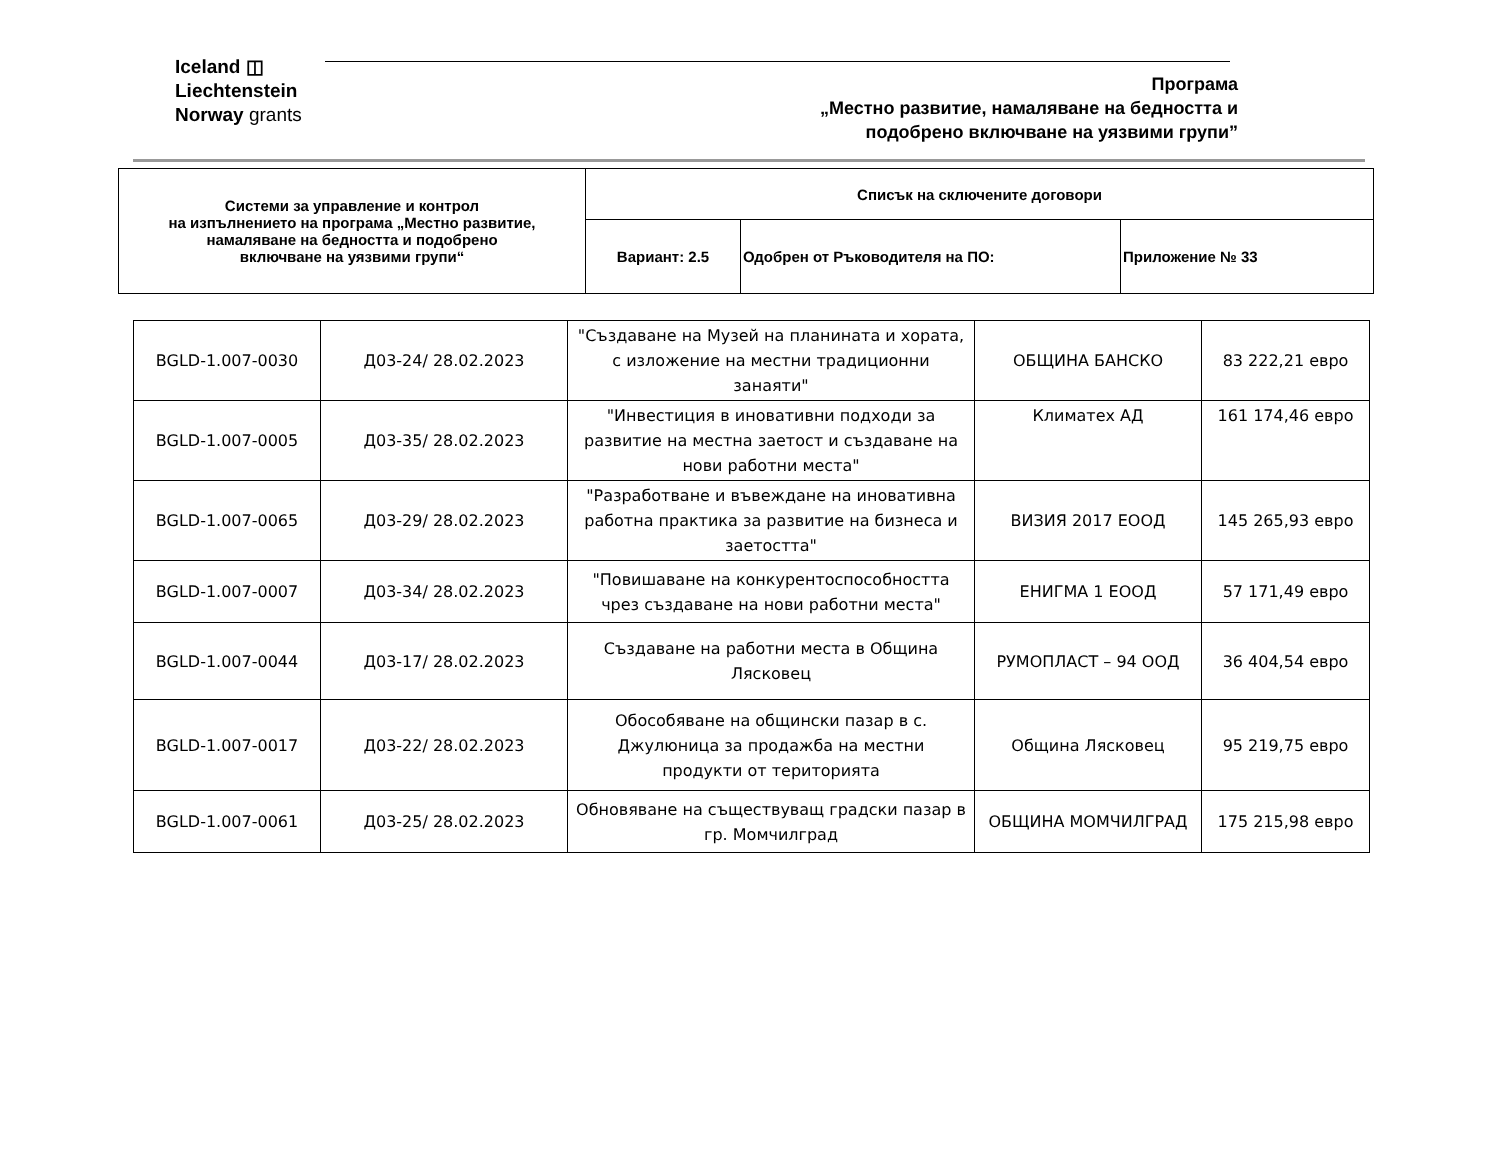Iceland ◫
Liechtenstein
Norway grants
Програма
„Местно развитие, намаляване на бедността и
подобрено включване на уязвими групи”
| Системи за управление и контрол на изпълнението на програма „Местно развитие, намаляване на бедността и подобрено включване на уязвими групи“ | Списък на сключените договори | | |
| | Вариант: 2.5 | Одобрен от Ръководителя на ПО: | Приложение № 33 |
| BGLD-1.007-0030 | Д03-24/ 28.02.2023 | "Създаване на Музей на планината и хората, с изложение на местни традиционни занаяти" | ОБЩИНА БАНСКО | 83 222,21 евро |
| BGLD-1.007-0005 | Д03-35/ 28.02.2023 | "Инвестиция в иновативни подходи за развитие на местна заетост и създаване на нови работни места" | Климатех АД | 161 174,46 евро |
| BGLD-1.007-0065 | Д03-29/ 28.02.2023 | "Разработване и въвеждане на иновативна работна практика за развитие на бизнеса и заетостта" | ВИЗИЯ 2017 ЕООД | 145 265,93 евро |
| BGLD-1.007-0007 | Д03-34/ 28.02.2023 | "Повишаване на конкурентоспособността чрез създаване на нови работни места" | ЕНИГМА 1 ЕООД | 57 171,49 евро |
| BGLD-1.007-0044 | Д03-17/ 28.02.2023 | Създаване на работни места в Община Лясковец | РУМОПЛАСТ – 94 ООД | 36 404,54 евро |
| BGLD-1.007-0017 | Д03-22/ 28.02.2023 | Обособяване на общински пазар в с. Джулюница за продажба на местни продукти от територията | Община Лясковец | 95 219,75 евро |
| BGLD-1.007-0061 | Д03-25/ 28.02.2023 | Обновяване на съществуващ градски пазар в гр. Момчилград | ОБЩИНА МОМЧИЛГРАД | 175 215,98 евро |